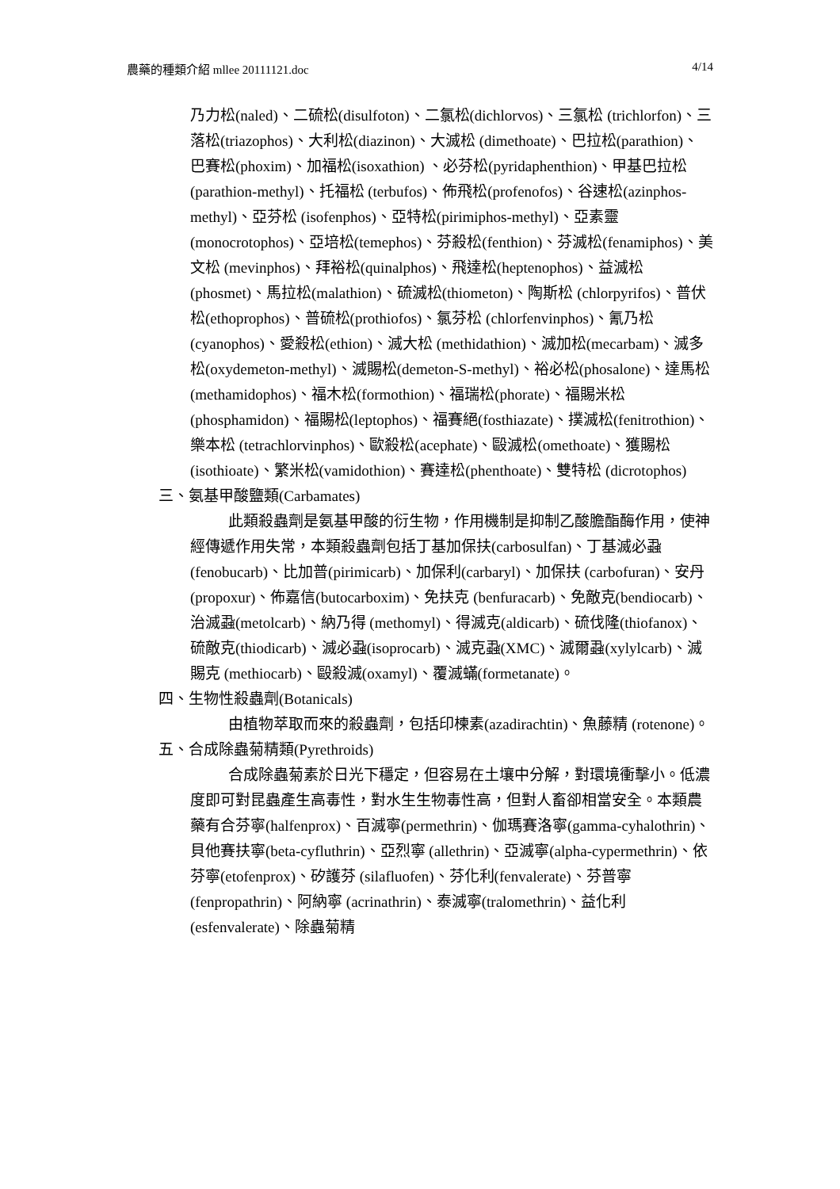農藥的種類介紹 mllee 20111121.doc 4/14
乃力松(naled)、二硫松(disulfoton)、二氯松(dichlorvos)、三氯松 (trichlorfon)、三落松(triazophos)、大利松(diazinon)、大滅松 (dimethoate)、巴拉松(parathion)、巴賽松(phoxim)、加福松(isoxathion) 、必芬松(pyridaphenthion)、甲基巴拉松(parathion-methyl)、托福松 (terbufos)、佈飛松(profenofos)、谷速松(azinphos-methyl)、亞芬松 (isofenphos)、亞特松(pirimiphos-methyl)、亞素靈(monocrotophos)、亞培松(temephos)、芬殺松(fenthion)、芬滅松(fenamiphos)、美文松 (mevinphos)、拜裕松(quinalphos)、飛達松(heptenophos)、益滅松 (phosmet)、馬拉松(malathion)、硫滅松(thiometon)、陶斯松 (chlorpyrifos)、普伏松(ethoprophos)、普硫松(prothiofos)、氯芬松 (chlorfenvinphos)、氰乃松(cyanophos)、愛殺松(ethion)、滅大松 (methidathion)、滅加松(mecarbam)、滅多松(oxydemeton-methyl)、滅賜松(demeton-S-methyl)、裕必松(phosalone)、達馬松(methamidophos)、福木松(formothion)、福瑞松(phorate)、福賜米松(phosphamidon)、福賜松(leptophos)、福賽絕(fosthiazate)、撲滅松(fenitrothion)、樂本松 (tetrachlorvinphos)、歐殺松(acephate)、毆滅松(omethoate)、獲賜松 (isothioate)、繁米松(vamidothion)、賽達松(phenthoate)、雙特松 (dicrotophos)
三、氨基甲酸鹽類(Carbamates)
此類殺蟲劑是氨基甲酸的衍生物，作用機制是抑制乙酸膽酯酶作用，使神經傳遞作用失常，本類殺蟲劑包括丁基加保扶(carbosulfan)、丁基滅必蝨(fenobucarb)、比加普(pirimicarb)、加保利(carbaryl)、加保扶 (carbofuran)、安丹(propoxur)、佈嘉信(butocarboxim)、免扶克 (benfuracarb)、免敵克(bendiocarb)、治滅蝨(metolcarb)、納乃得 (methomyl)、得滅克(aldicarb)、硫伐隆(thiofanox)、硫敵克(thiodicarb)、滅必蝨(isoprocarb)、滅克蝨(XMC)、滅爾蝨(xylylcarb)、滅賜克 (methiocarb)、毆殺滅(oxamyl)、覆滅蟎(formetanate)。
四、生物性殺蟲劑(Botanicals)
由植物萃取而來的殺蟲劑，包括印楝素(azadirachtin)、魚藤精 (rotenone)。
五、合成除蟲菊精類(Pyrethroids)
合成除蟲菊素於日光下穩定，但容易在土壤中分解，對環境衝擊小。低濃度即可對昆蟲產生高毒性，對水生生物毒性高，但對人畜卻相當安全。本類農藥有合芬寧(halfenprox)、百滅寧(permethrin)、伽瑪賽洛寧(gamma-cyhalothrin)、貝他賽扶寧(beta-cyfluthrin)、亞烈寧 (allethrin)、亞滅寧(alpha-cypermethrin)、依芬寧(etofenprox)、矽護芬 (silafluofen)、芬化利(fenvalerate)、芬普寧(fenpropathrin)、阿納寧 (acrinathrin)、泰滅寧(tralomethrin)、益化利(esfenvalerate)、除蟲菊精